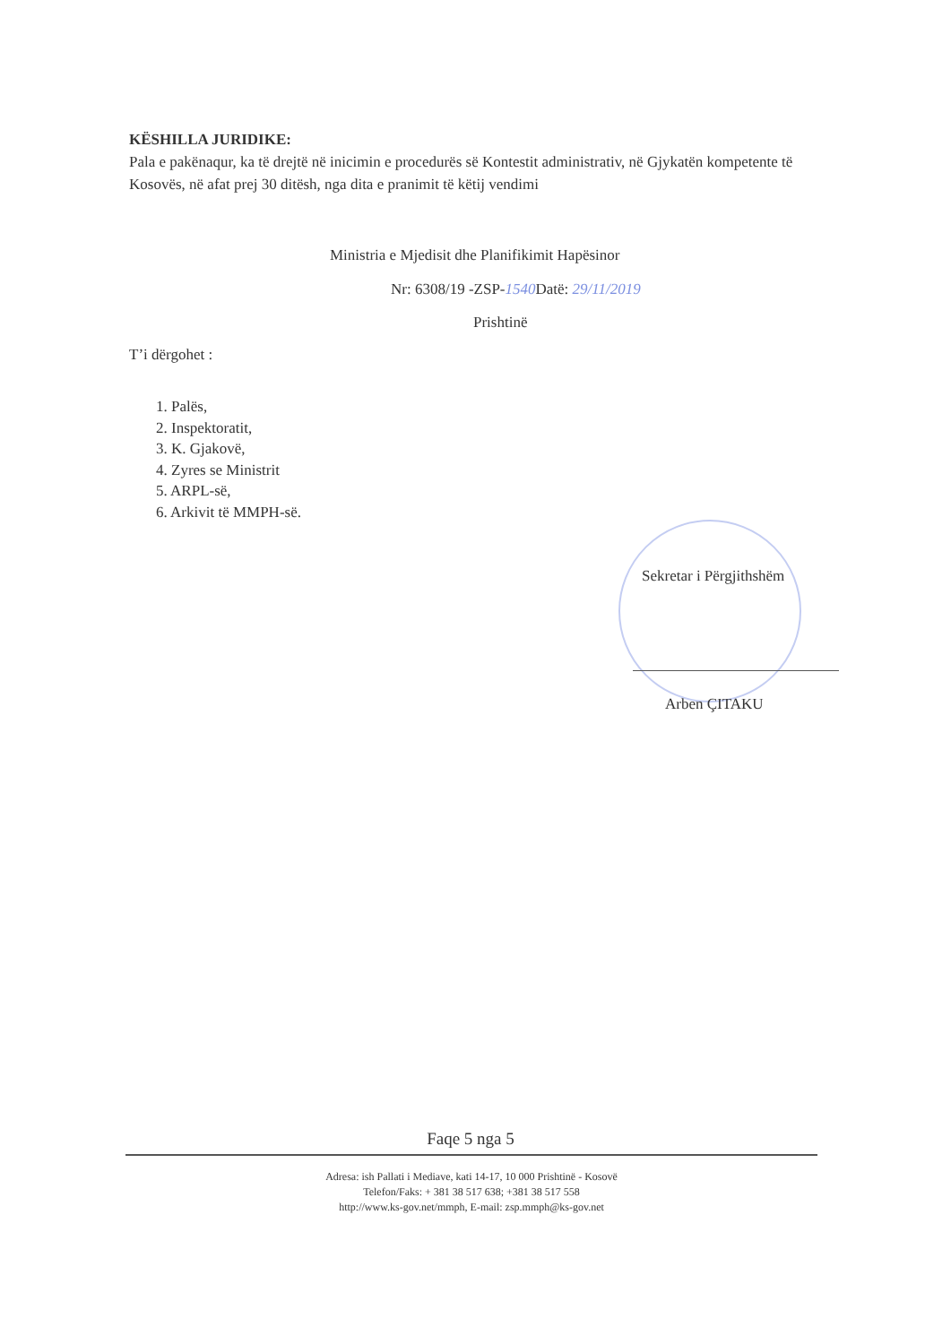KËSHILLA JURIDIKE:
Pala e pakënaqur, ka të drejtë në inicimin e procedurës së Kontestit administrativ, në Gjykatën kompetente të Kosovës, në afat prej 30 ditësh, nga dita e pranimit të këtij vendimi
Ministria e Mjedisit dhe Planifikimit Hapësinor
Nr: 6308/19 -ZSP-1540 Datë: 29/11/2019
Prishtinë
T’i dërgohet :
1. Palës,
2. Inspektoratit,
3. K. Gjakovë,
4. Zyres se Ministrit
5. ARPL-së,
6. Arkivit të MMPH-së.
Sekretar i Përgjithshëm
Arben ÇITAKU
Faqe 5 nga 5
Adresa: ish Pallati i Mediave, kati 14-17, 10 000 Prishtinë - Kosovë
Telefon/Faks: + 381 38 517 638; +381 38 517 558
http://www.ks-gov.net/mmph, E-mail: zsp.mmph@ks-gov.net